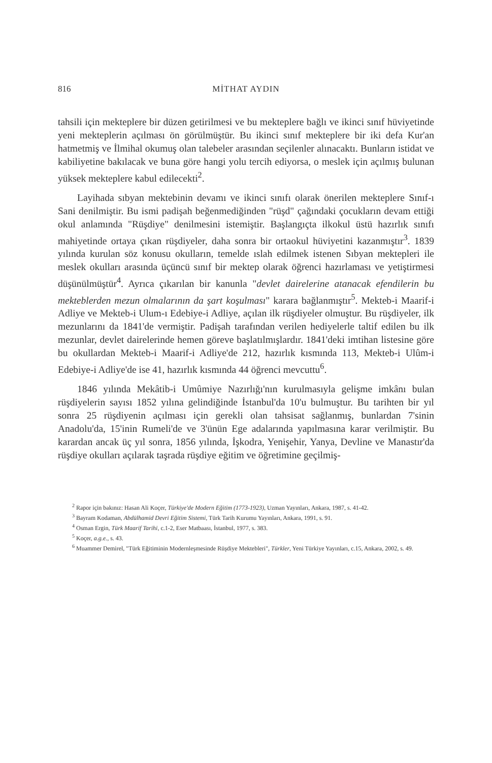816 MİTHAT AYDIN
tahsili için mekteplere bir düzen getirilmesi ve bu mekteplere bağlı ve ikinci sınıf hüviyetinde yeni mekteplerin açılması ön görülmüştür. Bu ikinci sınıf mekteplere bir iki defa Kur'an hatmetmiş ve İlmihal okumuş olan talebeler arasından seçilenler alınacaktı. Bunların istidat ve kabiliyetine bakılacak ve buna göre hangi yolu tercih ediyorsa, o meslek için açılmış bulunan yüksek mekteplere kabul edilecekti<sup>2</sup>.
Layihada sıbyan mektebinin devamı ve ikinci sınıfı olarak önerilen mekteplere Sınıf-ı Sani denilmiştir. Bu ismi padişah beğenmediğinden "rüşd" çağındaki çocukların devam ettiği okul anlamında "Rüşdiye" denilmesini istemiştir. Başlangıçta ilkokul üstü hazırlık sınıfı mahiyetinde ortaya çıkan rüşdiyeler, daha sonra bir ortaokul hüviyetini kazanmıştır<sup>3</sup>. 1839 yılında kurulan söz konusu okulların, temelde ıslah edilmek istenen Sıbyan mektepleri ile meslek okulları arasında üçüncü sınıf bir mektep olarak öğrenci hazırlaması ve yetiştirmesi düşünülmüştür<sup>4</sup>. Ayrıca çıkarılan bir kanunla "devlet dairelerine atanacak efendilerin bu mekteblerden mezun olmalarının da şart koşulması" karara bağlanmıştır<sup>5</sup>. Mekteb-i Maarif-i Adliye ve Mekteb-i Ulum-ı Edebiye-i Adliye, açılan ilk rüşdiyeler olmuştur. Bu rüşdiyeler, ilk mezunlarını da 1841'de vermiştir. Padişah tarafından verilen hediyelerle taltif edilen bu ilk mezunlar, devlet dairelerinde hemen göreve başlatılmışlardır. 1841'deki imtihan listesine göre bu okullardan Mekteb-i Maarif-i Adliye'de 212, hazırlık kısmında 113, Mekteb-i Ulûm-i Edebiye-i Adliye'de ise 41, hazırlık kısmında 44 öğrenci mevcuttu<sup>6</sup>.
1846 yılında Mekâtib-i Umûmiye Nazırlığı'nın kurulmasıyla gelişme imkânı bulan rüşdiyelerin sayısı 1852 yılına gelindiğinde İstanbul'da 10'u bulmuştur. Bu tarihten bir yıl sonra 25 rüşdiyenin açılması için gerekli olan tahsisat sağlanmış, bunlardan 7'sinin Anadolu'da, 15'inin Rumeli'de ve 3'ünün Ege adalarında yapılmasına karar verilmiştir. Bu karardan ancak üç yıl sonra, 1856 yılında, İşkodra, Yenişehir, Yanya, Devline ve Manastır'da rüşdiye okulları açılarak taşrada rüşdiye eğitim ve öğretimine geçilmiş-
<sup>2</sup> Rapor için bakınız: Hasan Ali Koçer, Türkiye'de Modern Eğitim (1773-1923), Uzman Yayınları, Ankara, 1987, s. 41-42.
<sup>3</sup> Bayram Kodaman, Abdülhamid Devri Eğitim Sistemi, Türk Tarih Kurumu Yayınları, Ankara, 1991, s. 91.
<sup>4</sup> Osman Ergin, Türk Maarif Tarihi, c.1-2, Eser Matbaası, İstanbul, 1977, s. 383.
<sup>5</sup> Koçer, a.g.e., s. 43.
<sup>6</sup> Muammer Demirel, "Türk Eğitiminin Modernleşmesinde Rüşdiye Mektebleri", Türkler, Yeni Türkiye Yayınları, c.15, Ankara, 2002, s. 49.